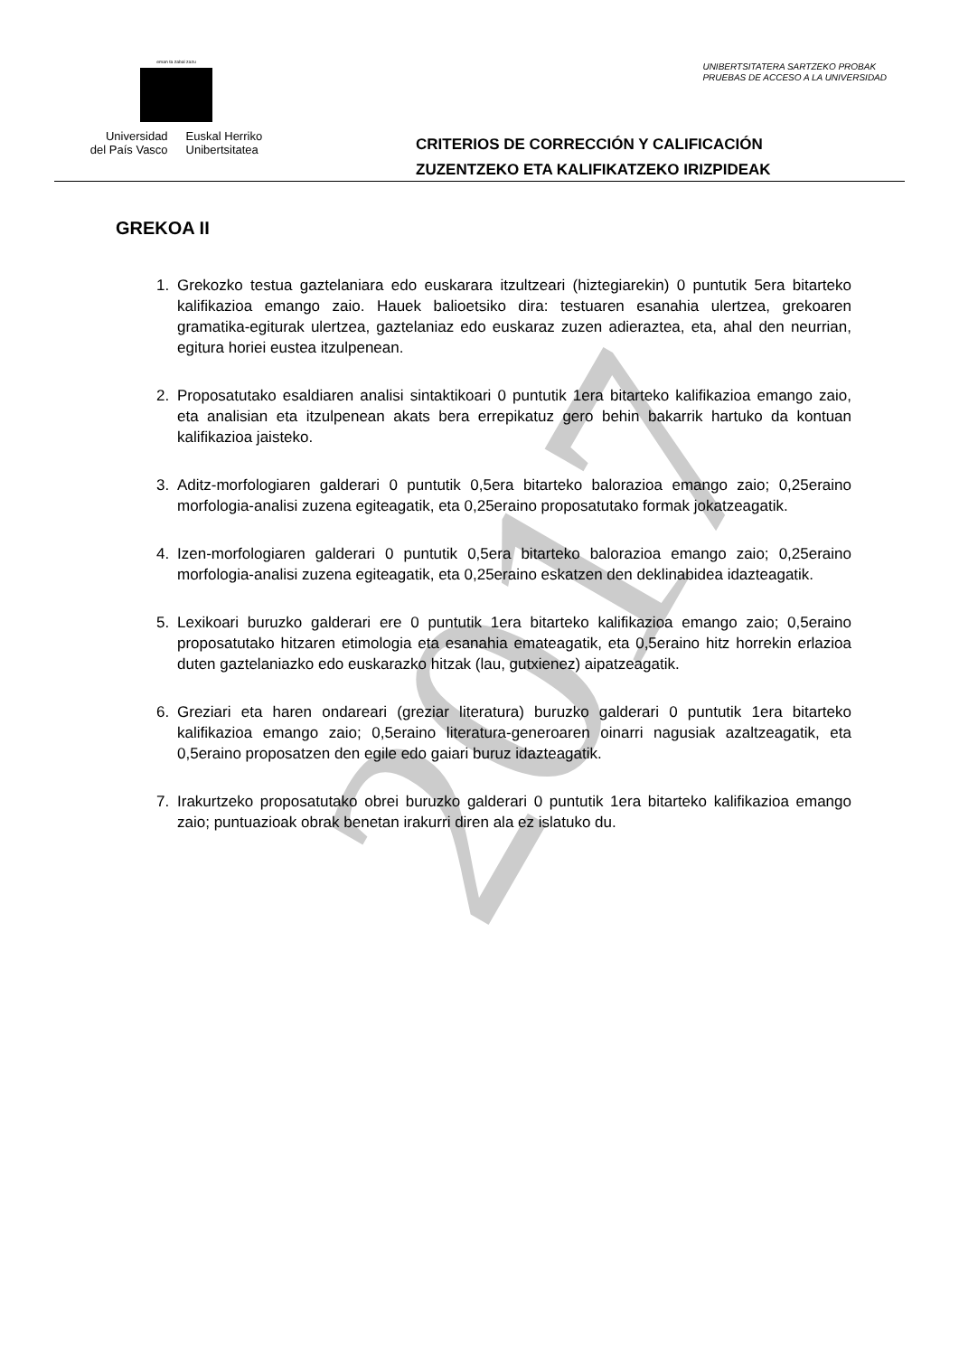2017
eman ta zabal zazu
Universidad
del País Vasco
Euskal Herriko
Unibertsitatea
UNIBERTSITATERA SARTZEKO PROBAK
PRUEBAS DE ACCESO A LA UNIVERSIDAD
CRITERIOS DE CORRECCIÓN Y CALIFICACIÓN
ZUZENTZEKO ETA KALIFIKATZEKO IRIZPIDEAK
GREKOA II
1. Grekozko testua gaztelaniara edo euskarara itzultzeari (hiztegiarekin) 0 puntutik 5era bitarteko kalifikazioa emango zaio. Hauek balioetsiko dira: testuaren esanahia ulertzea, grekoaren gramatika-egiturak ulertzea, gaztelaniaz edo euskaraz zuzen adieraztea, eta, ahal den neurrian, egitura horiei eustea itzulpenean.
2. Proposatutako esaldiaren analisi sintaktikoari 0 puntutik 1era bitarteko kalifikazioa emango zaio, eta analisian eta itzulpenean akats bera errepikatuz gero behin bakarrik hartuko da kontuan kalifikazioa jaisteko.
3. Aditz-morfologiaren galderari 0 puntutik 0,5era bitarteko balorazioa emango zaio; 0,25eraino morfologia-analisi zuzena egiteagatik, eta 0,25eraino proposatutako formak jokatzeagatik.
4. Izen-morfologiaren galderari 0 puntutik 0,5era bitarteko balorazioa emango zaio; 0,25eraino morfologia-analisi zuzena egiteagatik, eta 0,25eraino eskatzen den deklinabidea idazteagatik.
5. Lexikoari buruzko galderari ere 0 puntutik 1era bitarteko kalifikazioa emango zaio; 0,5eraino proposatutako hitzaren etimologia eta esanahia emateagatik, eta 0,5eraino hitz horrekin erlazioa duten gaztelaniazko edo euskarazko hitzak (lau, gutxienez) aipatzeagatik.
6. Greziari eta haren ondareari (greziar literatura) buruzko galderari 0 puntutik 1era bitarteko kalifikazioa emango zaio; 0,5eraino literatura-generoaren oinarri nagusiak azaltzeagatik, eta 0,5eraino proposatzen den egile edo gaiari buruz idazteagatik.
7. Irakurtzeko proposatutako obrei buruzko galderari 0 puntutik 1era bitarteko kalifikazioa emango zaio; puntuazioak obrak benetan irakurri diren ala ez islatuko du.